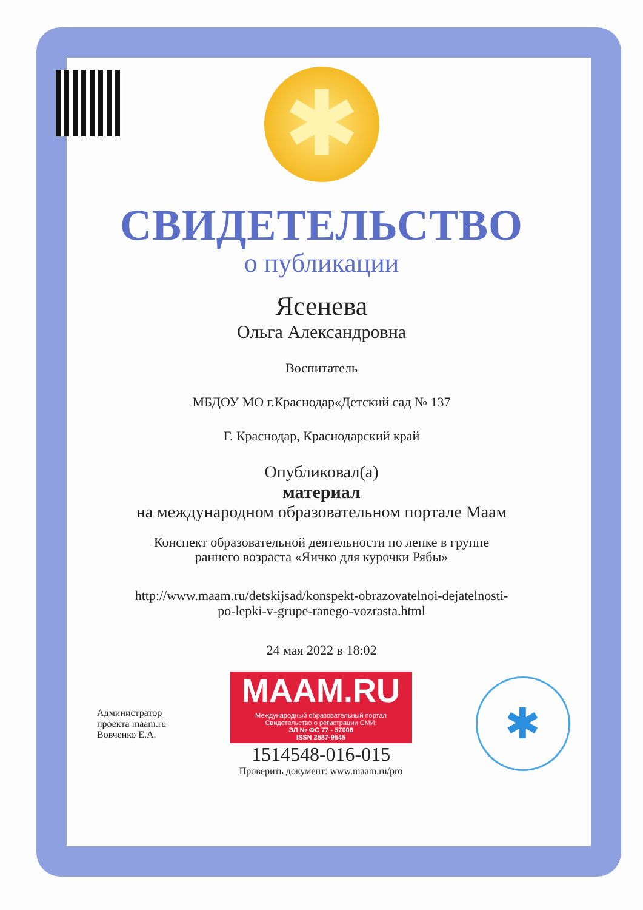✱
СВИДЕТЕЛЬСТВО
о публикации
Ясенева
Ольга Александровна
Воспитатель
МБДОУ МО г.Краснодар«Детский сад № 137
Г. Краснодар, Краснодарский край
Опубликовал(а)
материал
на международном образовательном портале Маам
Конспект образовательной деятельности по лепке в группе
раннего возраста «Яичко для курочки Рябы»
http://www.maam.ru/detskijsad/konspekt-obrazovatelnoi-dejatelnosti-
po-lepki-v-grupe-ranego-vozrasta.html
24 мая 2022 в 18:02
Администратор
проекта maam.ru
Вовченко Е.А.
MAAM.RU
Международный образовательный портал
Свидетельство о регистрации СМИ:
ЭЛ № ФС 77 - 57008
ISSN 2587-9545
1514548-016-015
Проверить документ: www.maam.ru/pro
✱